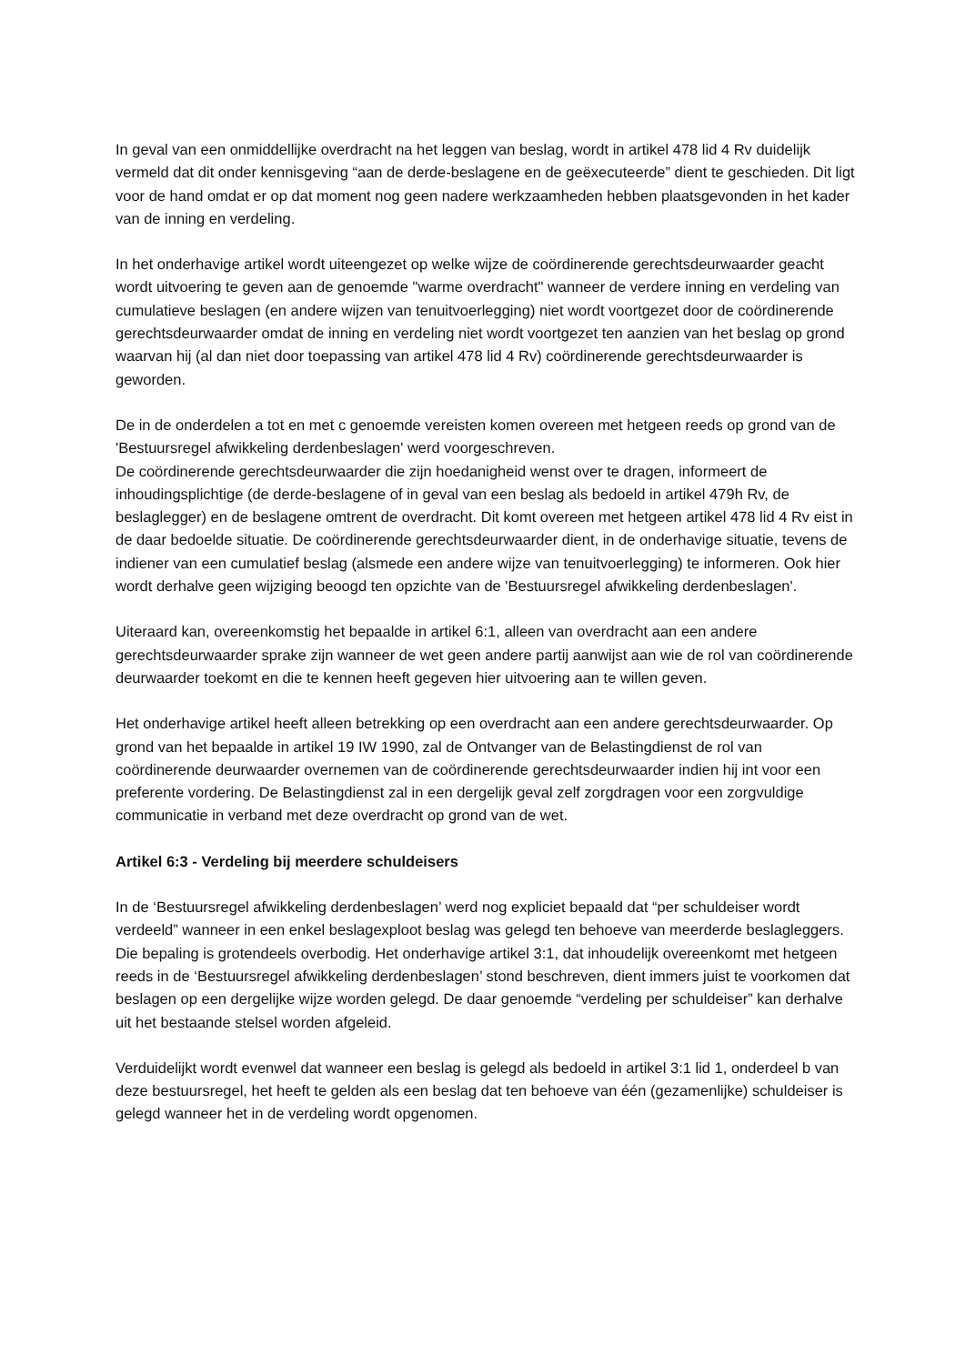In geval van een onmiddellijke overdracht na het leggen van beslag, wordt in artikel 478 lid 4 Rv duidelijk vermeld dat dit onder kennisgeving “aan de derde-beslagene en de geëxecuteerde” dient te geschieden. Dit ligt voor de hand omdat er op dat moment nog geen nadere werkzaamheden hebben plaatsgevonden in het kader van de inning en verdeling.
In het onderhavige artikel wordt uiteengezet op welke wijze de coördinerende gerechtsdeurwaarder geacht wordt uitvoering te geven aan de genoemde "warme overdracht" wanneer de verdere inning en verdeling van cumulatieve beslagen (en andere wijzen van tenuitvoerlegging) niet wordt voortgezet door de coördinerende gerechtsdeurwaarder omdat de inning en verdeling niet wordt voortgezet ten aanzien van het beslag op grond waarvan hij (al dan niet door toepassing van artikel 478 lid 4 Rv) coördinerende gerechtsdeurwaarder is geworden.
De in de onderdelen a tot en met c genoemde vereisten komen overeen met hetgeen reeds op grond van de 'Bestuursregel afwikkeling derdenbeslagen' werd voorgeschreven.
De coördinerende gerechtsdeurwaarder die zijn hoedanigheid wenst over te dragen, informeert de inhoudingsplichtige (de derde-beslagene of in geval van een beslag als bedoeld in artikel 479h Rv, de beslaglegger) en de beslagene omtrent de overdracht. Dit komt overeen met hetgeen artikel 478 lid 4 Rv eist in de daar bedoelde situatie. De coördinerende gerechtsdeurwaarder dient, in de onderhavige situatie, tevens de indiener van een cumulatief beslag (alsmede een andere wijze van tenuitvoerlegging) te informeren. Ook hier wordt derhalve geen wijziging beoogd ten opzichte van de 'Bestuursregel afwikkeling derdenbeslagen'.
Uiteraard kan, overeenkomstig het bepaalde in artikel 6:1, alleen van overdracht aan een andere gerechtsdeurwaarder sprake zijn wanneer de wet geen andere partij aanwijst aan wie de rol van coördinerende deurwaarder toekomt en die te kennen heeft gegeven hier uitvoering aan te willen geven.
Het onderhavige artikel heeft alleen betrekking op een overdracht aan een andere gerechtsdeurwaarder. Op grond van het bepaalde in artikel 19 IW 1990, zal de Ontvanger van de Belastingdienst de rol van coördinerende deurwaarder overnemen van de coördinerende gerechtsdeurwaarder indien hij int voor een preferente vordering. De Belastingdienst zal in een dergelijk geval zelf zorgdragen voor een zorgvuldige communicatie in verband met deze overdracht op grond van de wet.
Artikel 6:3 - Verdeling bij meerdere schuldeisers
In de ‘Bestuursregel afwikkeling derdenbeslagen’ werd nog expliciet bepaald dat “per schuldeiser wordt verdeeld” wanneer in een enkel beslagexploot beslag was gelegd ten behoeve van meerderde beslagleggers. Die bepaling is grotendeels overbodig. Het onderhavige artikel 3:1, dat inhoudelijk overeenkomt met hetgeen reeds in de ‘Bestuursregel afwikkeling derdenbeslagen’ stond beschreven, dient immers juist te voorkomen dat beslagen op een dergelijke wijze worden gelegd. De daar genoemde “verdeling per schuldeiser” kan derhalve uit het bestaande stelsel worden afgeleid.
Verduidelijkt wordt evenwel dat wanneer een beslag is gelegd als bedoeld in artikel 3:1 lid 1, onderdeel b van deze bestuursregel, het heeft te gelden als een beslag dat ten behoeve van één (gezamenlijke) schuldeiser is gelegd wanneer het in de verdeling wordt opgenomen.